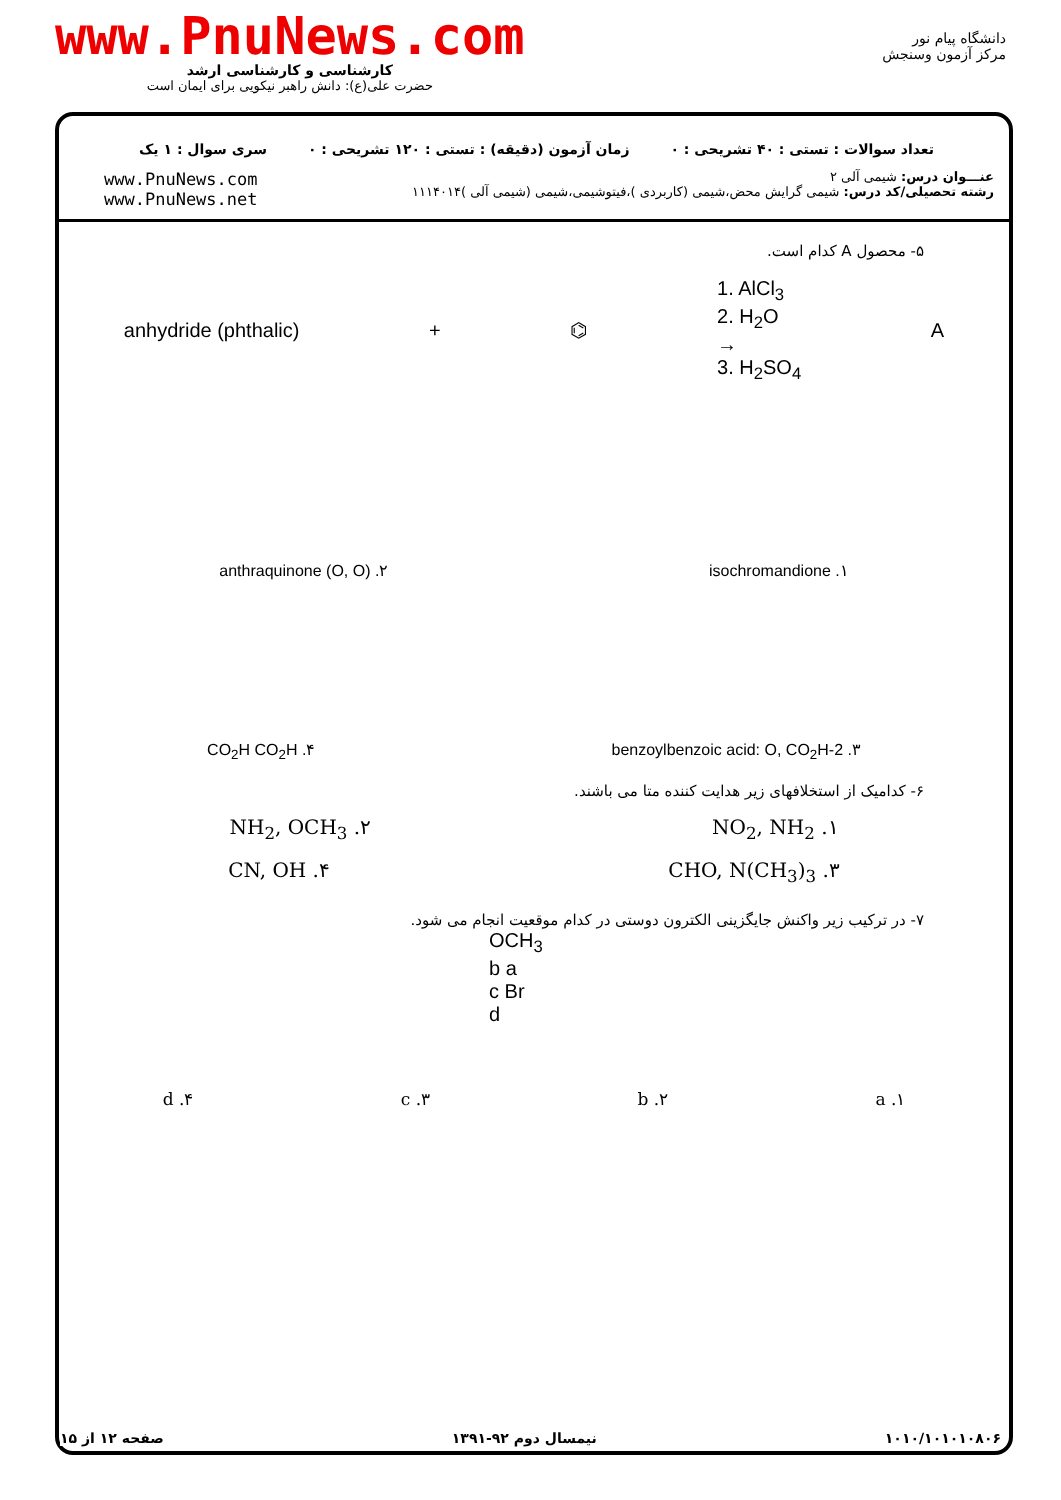www.PnuNews.com
کارشناسی و کارشناسی ارشد
حضرت علی(ع): دانش راهبر نیکویی برای ایمان است
دانشگاه پیام نور
مرکز آزمون وسنجش
تعداد سوالات : تستی : ۴۰ تشریحی : ۰ زمان آزمون (دقیقه) : تستی : ۱۲۰ تشریحی : ۰ سری سوال : ۱ یک
عنـــوان درس: شیمی آلی ۲
رشته تحصیلی/کد درس: شیمی گرایش محض،شیمی (کاربردی )،فیتوشیمی،شیمی (شیمی آلی )۱۱۱۴۰۱۴
www.PnuNews.com
www.PnuNews.net
۵- محصول A کدام است.
anhydride (phthalic) + ⌬ 1. AlCl<sub>3</sub>
2. H<sub>2</sub>O
→
3. H<sub>2</sub>SO<sub>4</sub> A
۱. isochromandione ۲. anthraquinone (O, O)
۳. 2-benzoylbenzoic acid: O, CO<sub>2</sub>H ۴. CO<sub>2</sub>H CO<sub>2</sub>H
۶- کدامیک از استخلافهای زیر هدایت کننده متا می باشند.
۱. NO<sub>2</sub>, NH<sub>2</sub> ۲. NH<sub>2</sub>, OCH<sub>3</sub>
۳. CHO, N(CH<sub>3</sub>)<sub>3</sub> ۴. CN, OH
۷- در ترکیب زیر واکنش جایگزینی الکترون دوستی در کدام موقعیت انجام می شود.
OCH<sub>3</sub>
b a
c Br
d
۱. a ۲. b ۳. c ۴. d
۱۰۱۰/۱۰۱۰۱۰۸۰۶ نیمسال دوم ۹۲-۱۳۹۱ صفحه ۱۲ از ۱۵